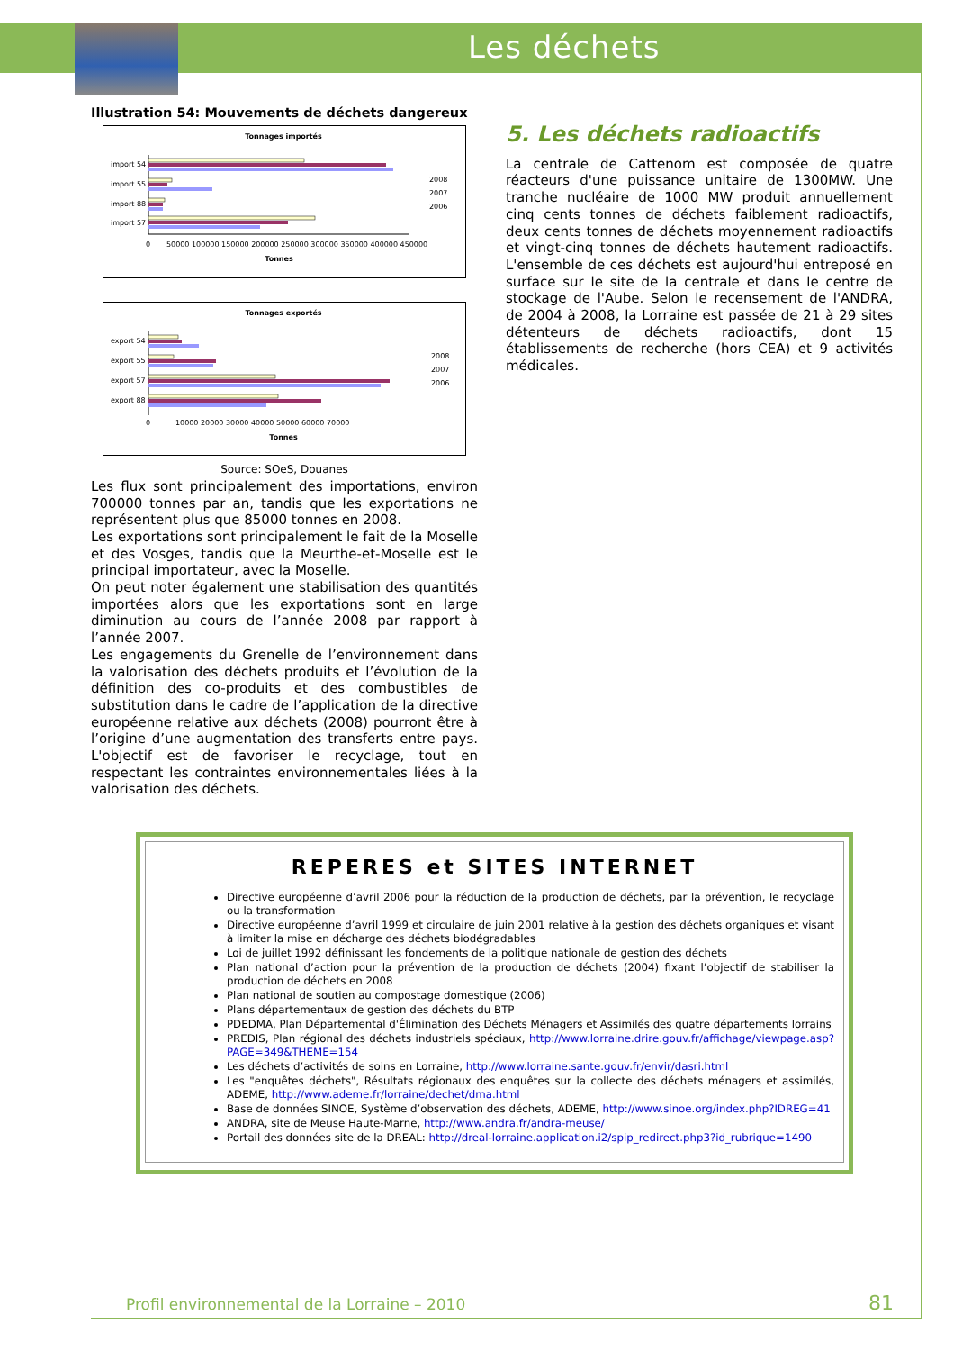Les déchets
Illustration 54: Mouvements de déchets dangereux
Tonnages importés
import 54
import 55
import 88
import 57
0
50000 100000 150000 200000 250000 300000 350000 400000 450000
Tonnes
2008
2007
2006
Tonnages exportés
export 54
export 55
export 57
export 88
0
10000 20000 30000 40000 50000 60000 70000
Tonnes
2008
2007
2006
Source: SOeS, Douanes
Les flux sont principalement des importations, environ 700000 tonnes par an, tandis que les exportations ne représentent plus que 85000 tonnes en 2008.
Les exportations sont principalement le fait de la Moselle et des Vosges, tandis que la Meurthe-et-Moselle est le principal importateur, avec la Moselle.
On peut noter également une stabilisation des quantités importées alors que les exportations sont en large diminution au cours de l’année 2008 par rapport à l’année 2007.
Les engagements du Grenelle de l’environnement dans la valorisation des déchets produits et l’évolution de la définition des co-produits et des combustibles de substitution dans le cadre de l’application de la directive européenne relative aux déchets (2008) pourront être à l’origine d’une augmentation des transferts entre pays. L'objectif est de favoriser le recyclage, tout en respectant les contraintes environnementales liées à la valorisation des déchets.
5. Les déchets radioactifs
La centrale de Cattenom est composée de quatre réacteurs d'une puissance unitaire de 1300MW. Une tranche nucléaire de 1000 MW produit annuellement cinq cents tonnes de déchets faiblement radioactifs, deux cents tonnes de déchets moyennement radioactifs et vingt-cinq tonnes de déchets hautement radioactifs. L'ensemble de ces déchets est aujourd'hui entreposé en surface sur le site de la centrale et dans le centre de stockage de l'Aube. Selon le recensement de l'ANDRA, de 2004 à 2008, la Lorraine est passée de 21 à 29 sites détenteurs de déchets radioactifs, dont 15 établissements de recherche (hors CEA) et 9 activités médicales.
REPERES et SITES INTERNET
Directive européenne d’avril 2006 pour la réduction de la production de déchets, par la prévention, le recyclage ou la transformation
Directive européenne d’avril 1999 et circulaire de juin 2001 relative à la gestion des déchets organiques et visant à limiter la mise en décharge des déchets biodégradables
Loi de juillet 1992 définissant les fondements de la politique nationale de gestion des déchets
Plan national d’action pour la prévention de la production de déchets (2004) fixant l’objectif de stabiliser la production de déchets en 2008
Plan national de soutien au compostage domestique (2006)
Plans départementaux de gestion des déchets du BTP
PDEDMA, Plan Départemental d'Élimination des Déchets Ménagers et Assimilés des quatre départements lorrains
PREDIS, Plan régional des déchets industriels spéciaux, http://www.lorraine.drire.gouv.fr/affichage/viewpage.asp?PAGE=349&THEME=154
Les déchets d’activités de soins en Lorraine, http://www.lorraine.sante.gouv.fr/envir/dasri.html
Les "enquêtes déchets", Résultats régionaux des enquêtes sur la collecte des déchets ménagers et assimilés, ADEME, http://www.ademe.fr/lorraine/dechet/dma.html
Base de données SINOE, Système d’observation des déchets, ADEME, http://www.sinoe.org/index.php?IDREG=41
ANDRA, site de Meuse Haute-Marne, http://www.andra.fr/andra-meuse/
Portail des données site de la DREAL: http://dreal-lorraine.application.i2/spip_redirect.php3?id_rubrique=1490
Profil environnemental de la Lorraine – 2010
81